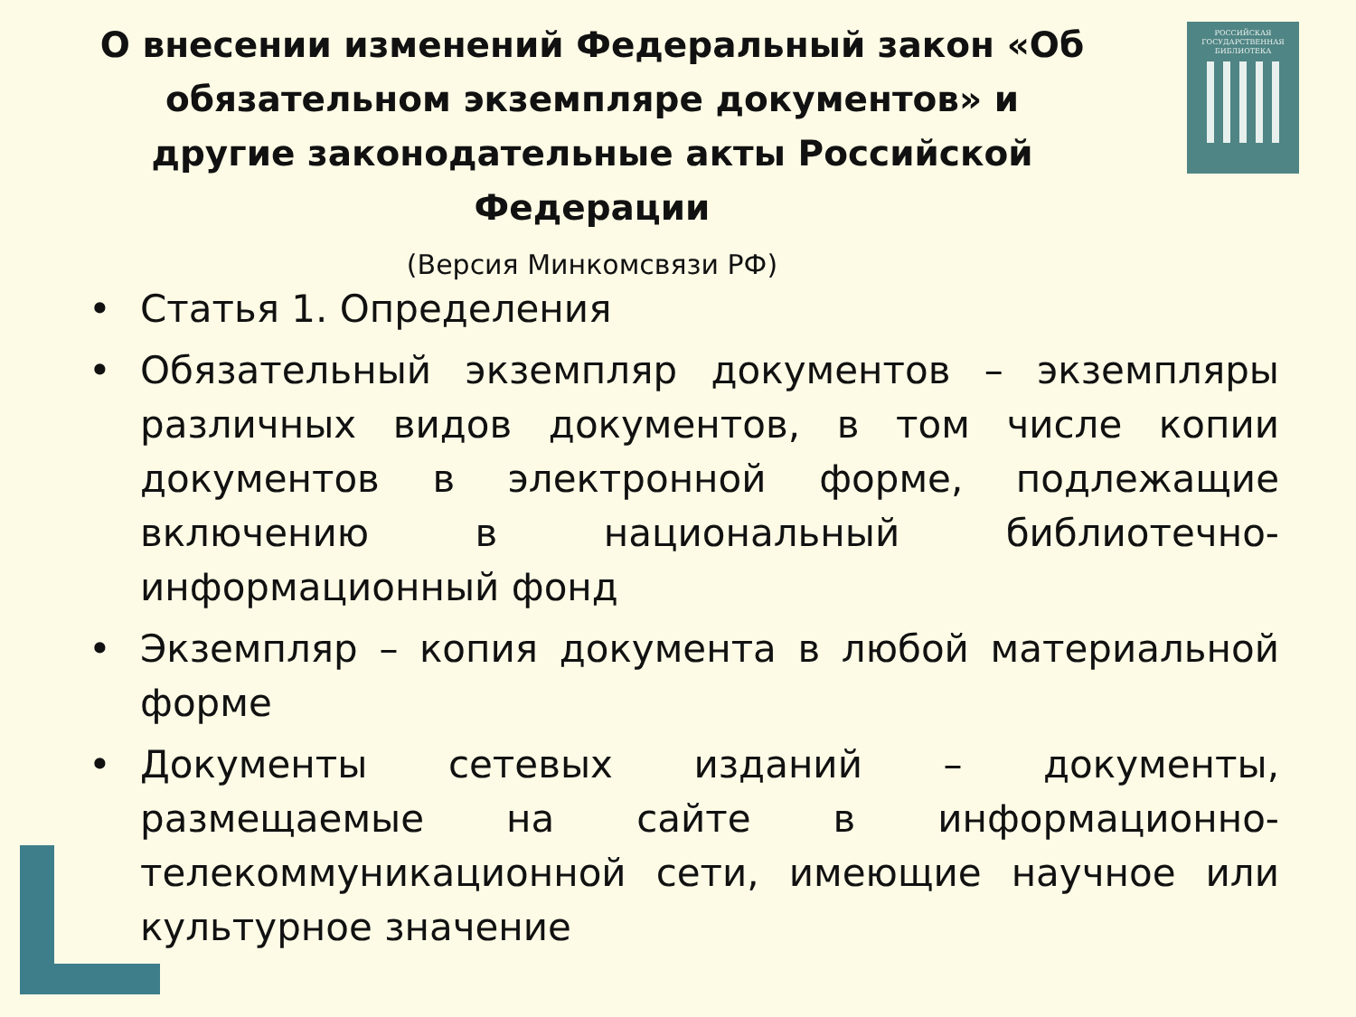О внесении изменений Федеральный закон «Об обязательном экземпляре документов» и другие законодательные акты Российской Федерации
(Версия Минкомсвязи РФ)
РОССИЙСКАЯ
ГОСУДАРСТВЕННАЯ
БИБЛИОТЕКА
• Статья 1. Определения
• Обязательный экземпляр документов – экземпляры различных видов документов, в том числе копии документов в электронной форме, подлежащие включению в национальный библиотечно-информационный фонд
• Экземпляр – копия документа в любой материальной форме
• Документы сетевых изданий – документы, размещаемые на сайте в информационно-телекоммуникационной сети, имеющие научное или культурное значение